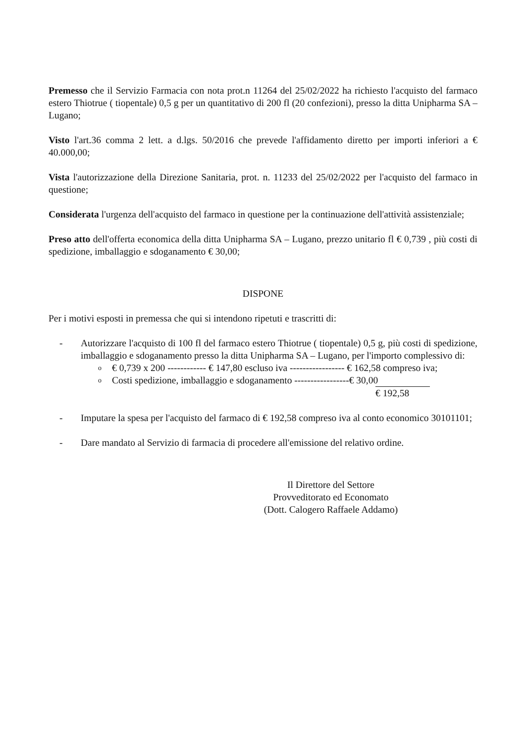Premesso che il Servizio Farmacia con nota prot.n 11264 del 25/02/2022 ha richiesto l'acquisto del farmaco estero Thiotrue ( tiopentale) 0,5 g per un quantitativo di 200 fl (20 confezioni), presso la ditta Unipharma SA – Lugano;
Visto l'art.36 comma 2 lett. a d.lgs. 50/2016 che prevede l'affidamento diretto per importi inferiori a € 40.000,00;
Vista l'autorizzazione della Direzione Sanitaria, prot. n. 11233 del 25/02/2022 per l'acquisto del farmaco in questione;
Considerata l'urgenza dell'acquisto del farmaco in questione per la continuazione dell'attività assistenziale;
Preso atto dell'offerta economica della ditta Unipharma SA – Lugano, prezzo unitario fl € 0,739 , più costi di spedizione, imballaggio e sdoganamento € 30,00;
DISPONE
Per i motivi esposti in premessa che qui si intendono ripetuti e trascritti di:
- Autorizzare l'acquisto di 100 fl del farmaco estero Thiotrue ( tiopentale) 0,5 g, più costi di spedizione, imballaggio e sdoganamento presso la ditta Unipharma SA – Lugano, per l'importo complessivo di:
o € 0,739 x 200 ------------ € 147,80 escluso iva ----------------- € 162,58 compreso iva;
o Costi spedizione, imballaggio e sdoganamento -----------------€ 30,00
€ 192,58
- Imputare la spesa per l'acquisto del farmaco di € 192,58 compreso iva al conto economico 30101101;
- Dare mandato al Servizio di farmacia di procedere all'emissione del relativo ordine.
Il Direttore del Settore
Provveditorato ed Economato
(Dott. Calogero Raffaele Addamo)